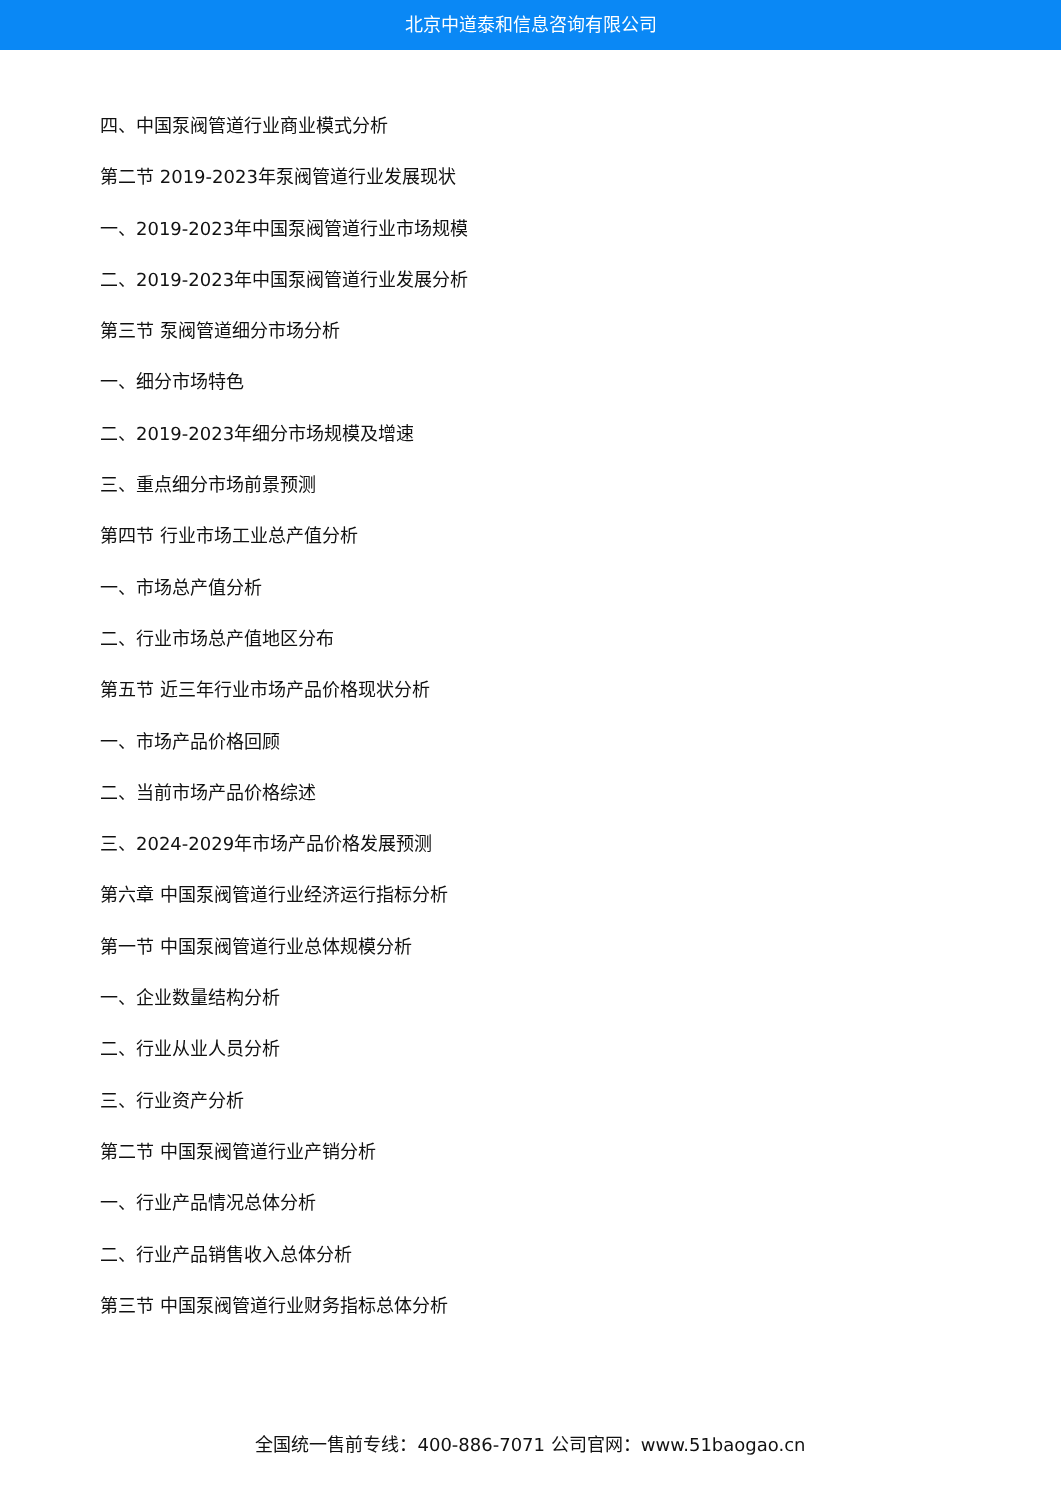北京中道泰和信息咨询有限公司
四、中国泵阀管道行业商业模式分析
第二节 2019-2023年泵阀管道行业发展现状
一、2019-2023年中国泵阀管道行业市场规模
二、2019-2023年中国泵阀管道行业发展分析
第三节 泵阀管道细分市场分析
一、细分市场特色
二、2019-2023年细分市场规模及增速
三、重点细分市场前景预测
第四节 行业市场工业总产值分析
一、市场总产值分析
二、行业市场总产值地区分布
第五节 近三年行业市场产品价格现状分析
一、市场产品价格回顾
二、当前市场产品价格综述
三、2024-2029年市场产品价格发展预测
第六章 中国泵阀管道行业经济运行指标分析
第一节 中国泵阀管道行业总体规模分析
一、企业数量结构分析
二、行业从业人员分析
三、行业资产分析
第二节 中国泵阀管道行业产销分析
一、行业产品情况总体分析
二、行业产品销售收入总体分析
第三节 中国泵阀管道行业财务指标总体分析
全国统一售前专线：400-886-7071 公司官网：www.51baogao.cn